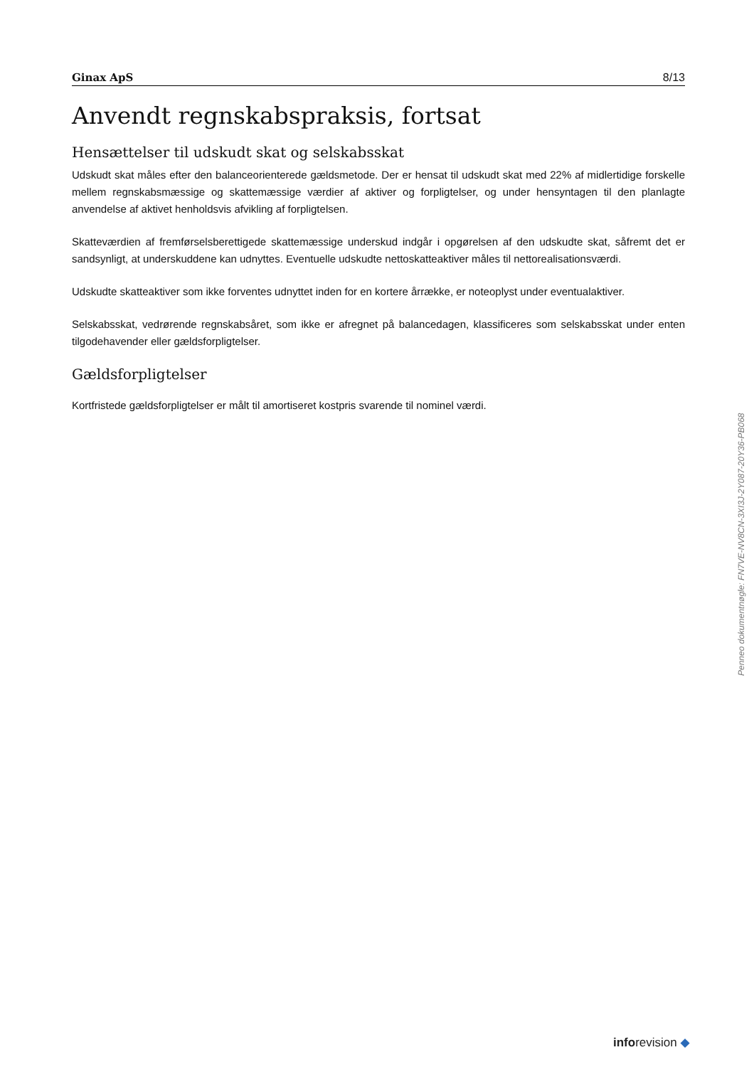Ginax ApS 8/13
Anvendt regnskabspraksis, fortsat
Hensættelser til udskudt skat og selskabsskat
Udskudt skat måles efter den balanceorienterede gældsmetode. Der er hensat til udskudt skat med 22% af midlertidige forskelle mellem regnskabsmæssige og skattemæssige værdier af aktiver og forpligtelser, og under hensyntagen til den planlagte anvendelse af aktivet henholdsvis afvikling af forpligtelsen.
Skatteværdien af fremførselsberettigede skattemæssige underskud indgår i opgørelsen af den udskudte skat, såfremt det er sandsynligt, at underskuddene kan udnyttes. Eventuelle udskudte nettoskatteaktiver måles til nettorealisationsværdi.
Udskudte skatteaktiver som ikke forventes udnyttet inden for en kortere årrække, er noteoplyst under eventualaktiver.
Selskabsskat, vedrørende regnskabsåret, som ikke er afregnet på balancedagen, klassificeres som selskabsskat under enten tilgodehavender eller gældsforpligtelser.
Gældsforpligtelser
Kortfristede gældsforpligtelser er målt til amortiseret kostpris svarende til nominel værdi.
Penneo dokumentnøgle: FN7VE-NV8CN-3XI3J-2Y087-20Y36-PB068
inforevision ◆